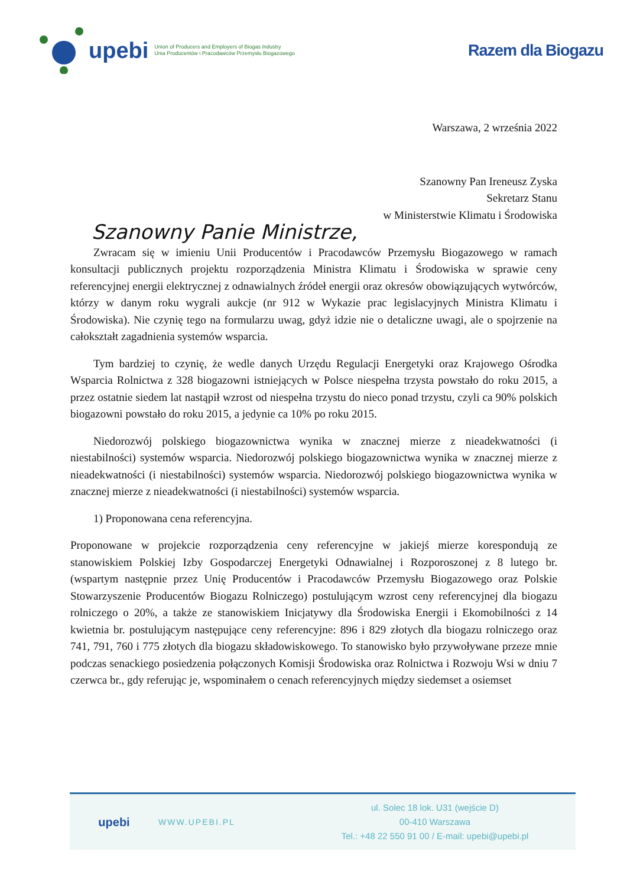upebi Union of Producers and Employers of Biogas Industry
Unia Producentów i Pracodawców Przemysłu Biogazowego
Razem dla Biogazu
Warszawa, 2 września 2022
Szanowny Pan Ireneusz Zyska
Sekretarz Stanu
w Ministerstwie Klimatu i Środowiska
Szanowny Panie Ministrze,
Zwracam się w imieniu Unii Producentów i Pracodawców Przemysłu Biogazowego w ramach konsultacji publicznych projektu rozporządzenia Ministra Klimatu i Środowiska w sprawie ceny referencyjnej energii elektrycznej z odnawialnych źródeł energii oraz okresów obowiązujących wytwórców, którzy w danym roku wygrali aukcje (nr 912 w Wykazie prac legislacyjnych Ministra Klimatu i Środowiska). Nie czynię tego na formularzu uwag, gdyż idzie nie o detaliczne uwagi, ale o spojrzenie na całokształt zagadnienia systemów wsparcia.
Tym bardziej to czynię, że wedle danych Urzędu Regulacji Energetyki oraz Krajowego Ośrodka Wsparcia Rolnictwa z 328 biogazowni istniejących w Polsce niespełna trzysta powstało do roku 2015, a przez ostatnie siedem lat nastąpił wzrost od niespełna trzystu do nieco ponad trzystu, czyli ca 90% polskich biogazowni powstało do roku 2015, a jedynie ca 10% po roku 2015.
Niedorozwój polskiego biogazownictwa wynika w znacznej mierze z nieadekwatności (i niestabilności) systemów wsparcia. Niedorozwój polskiego biogazownictwa wynika w znacznej mierze z nieadekwatności (i niestabilności) systemów wsparcia. Niedorozwój polskiego biogazownictwa wynika w znacznej mierze z nieadekwatności (i niestabilności) systemów wsparcia.
1) Proponowana cena referencyjna.
Proponowane w projekcie rozporządzenia ceny referencyjne w jakiejś mierze korespondują ze stanowiskiem Polskiej Izby Gospodarczej Energetyki Odnawialnej i Rozporoszonej z 8 lutego br. (wspartym następnie przez Unię Producentów i Pracodawców Przemysłu Biogazowego oraz Polskie Stowarzyszenie Producentów Biogazu Rolniczego) postulującym wzrost ceny referencyjnej dla biogazu rolniczego o 20%, a także ze stanowiskiem Inicjatywy dla Środowiska Energii i Ekomobilności z 14 kwietnia br. postulującym następujące ceny referencyjne: 896 i 829 złotych dla biogazu rolniczego oraz 741, 791, 760 i 775 złotych dla biogazu składowiskowego. To stanowisko było przywoływane przeze mnie podczas senackiego posiedzenia połączonych Komisji Środowiska oraz Rolnictwa i Rozwoju Wsi w dniu 7 czerwca br., gdy referując je, wspominałem o cenach referencyjnych między siedemset a osiemset
upebi
WWW.UPEBI.PL
ul. Solec 18 lok. U31 (wejście D)
00-410 Warszawa
Tel.: +48 22 550 91 00 / E-mail: upebi@upebi.pl